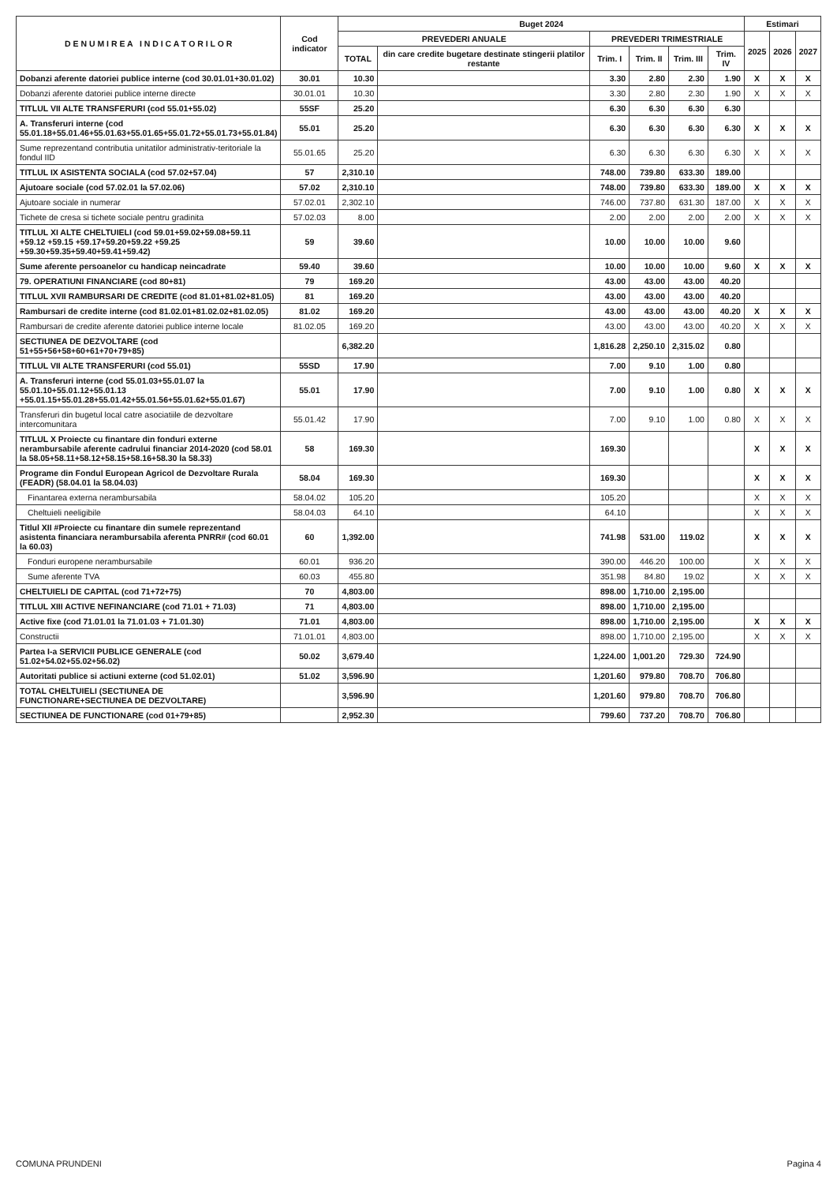| D E N U M I R E A I N D I C A T O R I L O R | Cod indicator | Buget 2024 | | | | | | Estimari | | |
| --- | --- | --- | --- | --- | --- | --- | --- | --- | --- | --- |
| | | PREVEDERI ANUALE | | PREVEDERI TRIMESTRIALE | | | | 2025 | 2026 | 2027 |
| | | TOTAL | din care credite bugetare destinate stingerii platilor restante | Trim. I | Trim. II | Trim. III | Trim. IV | | | |
| Dobanzi aferente datoriei publice interne (cod 30.01.01+30.01.02) | 30.01 | 10.30 | | 3.30 | 2.80 | 2.30 | 1.90 | X | X | X |
| Dobanzi aferente datoriei publice interne directe | 30.01.01 | 10.30 | | 3.30 | 2.80 | 2.30 | 1.90 | X | X | X |
| TITLUL VII ALTE TRANSFERURI (cod 55.01+55.02) | 55SF | 25.20 | | 6.30 | 6.30 | 6.30 | 6.30 | | | |
| A. Transferuri interne (cod 55.01.18+55.01.46+55.01.63+55.01.65+55.01.72+55.01.73+55.01.84) | 55.01 | 25.20 | | 6.30 | 6.30 | 6.30 | 6.30 | X | X | X |
| Sume reprezentand contributia unitatilor administrativ-teritoriale la fondul IID | 55.01.65 | 25.20 | | 6.30 | 6.30 | 6.30 | 6.30 | X | X | X |
| TITLUL IX ASISTENTA SOCIALA (cod 57.02+57.04) | 57 | 2,310.10 | | 748.00 | 739.80 | 633.30 | 189.00 | | | |
| Ajutoare sociale (cod 57.02.01 la 57.02.06) | 57.02 | 2,310.10 | | 748.00 | 739.80 | 633.30 | 189.00 | X | X | X |
| Ajutoare sociale in numerar | 57.02.01 | 2,302.10 | | 746.00 | 737.80 | 631.30 | 187.00 | X | X | X |
| Tichete de cresa si tichete sociale pentru gradinita | 57.02.03 | 8.00 | | 2.00 | 2.00 | 2.00 | 2.00 | X | X | X |
| TITLUL XI ALTE CHELTUIELI (cod 59.01+59.02+59.08+59.11 +59.12 +59.15 +59.17+59.20+59.22 +59.25 +59.30+59.35+59.40+59.41+59.42) | 59 | 39.60 | | 10.00 | 10.00 | 10.00 | 9.60 | | | |
| Sume aferente persoanelor cu handicap neincadrate | 59.40 | 39.60 | | 10.00 | 10.00 | 10.00 | 9.60 | X | X | X |
| 79. OPERATIUNI FINANCIARE (cod 80+81) | 79 | 169.20 | | 43.00 | 43.00 | 43.00 | 40.20 | | | |
| TITLUL XVII RAMBURSARI DE CREDITE (cod 81.01+81.02+81.05) | 81 | 169.20 | | 43.00 | 43.00 | 43.00 | 40.20 | | | |
| Rambursari de credite interne (cod 81.02.01+81.02.02+81.02.05) | 81.02 | 169.20 | | 43.00 | 43.00 | 43.00 | 40.20 | X | X | X |
| Rambursari de credite aferente datoriei publice interne locale | 81.02.05 | 169.20 | | 43.00 | 43.00 | 43.00 | 40.20 | X | X | X |
| SECTIUNEA DE DEZVOLTARE (cod 51+55+56+58+60+61+70+79+85) | | 6,382.20 | | 1,816.28 | 2,250.10 | 2,315.02 | 0.80 | | | |
| TITLUL VII ALTE TRANSFERURI (cod 55.01) | 55SD | 17.90 | | 7.00 | 9.10 | 1.00 | 0.80 | | | |
| A. Transferuri interne (cod 55.01.03+55.01.07 la 55.01.10+55.01.12+55.01.13 +55.01.15+55.01.28+55.01.42+55.01.56+55.01.62+55.01.67) | 55.01 | 17.90 | | 7.00 | 9.10 | 1.00 | 0.80 | X | X | X |
| Transferuri din bugetul local catre asociatiile de dezvoltare intercomunitara | 55.01.42 | 17.90 | | 7.00 | 9.10 | 1.00 | 0.80 | X | X | X |
| TITLUL X Proiecte cu finantare din fonduri externe nerambursabile aferente cadrului financiar 2014-2020 (cod 58.01 la 58.05+58.11+58.12+58.15+58.16+58.30 la 58.33) | 58 | 169.30 | | 169.30 | | | | X | X | X |
| Programe din Fondul European Agricol de Dezvoltare Rurala (FEADR) (58.04.01 la 58.04.03) | 58.04 | 169.30 | | 169.30 | | | | X | X | X |
| Finantarea externa nerambursabila | 58.04.02 | 105.20 | | 105.20 | | | | X | X | X |
| Cheltuieli neeligibile | 58.04.03 | 64.10 | | 64.10 | | | | X | X | X |
| Titlul XII #Proiecte cu finantare din sumele reprezentand asistenta financiara nerambursabila aferenta PNRR# (cod 60.01 la 60.03) | 60 | 1,392.00 | | 741.98 | 531.00 | 119.02 | | X | X | X |
| Fonduri europene nerambursabile | 60.01 | 936.20 | | 390.00 | 446.20 | 100.00 | | X | X | X |
| Sume aferente TVA | 60.03 | 455.80 | | 351.98 | 84.80 | 19.02 | | X | X | X |
| CHELTUIELI DE CAPITAL (cod 71+72+75) | 70 | 4,803.00 | | 898.00 | 1,710.00 | 2,195.00 | | | | |
| TITLUL XIII ACTIVE NEFINANCIARE (cod 71.01 + 71.03) | 71 | 4,803.00 | | 898.00 | 1,710.00 | 2,195.00 | | | | |
| Active fixe (cod 71.01.01 la 71.01.03 + 71.01.30) | 71.01 | 4,803.00 | | 898.00 | 1,710.00 | 2,195.00 | | X | X | X |
| Constructii | 71.01.01 | 4,803.00 | | 898.00 | 1,710.00 | 2,195.00 | | X | X | X |
| Partea I-a SERVICII PUBLICE GENERALE (cod 51.02+54.02+55.02+56.02) | 50.02 | 3,679.40 | | 1,224.00 | 1,001.20 | 729.30 | 724.90 | | | |
| Autoritati publice si actiuni externe (cod 51.02.01) | 51.02 | 3,596.90 | | 1,201.60 | 979.80 | 708.70 | 706.80 | | | |
| TOTAL CHELTUIELI (SECTIUNEA DE FUNCTIONARE+SECTIUNEA DE DEZVOLTARE) | | 3,596.90 | | 1,201.60 | 979.80 | 708.70 | 706.80 | | | |
| SECTIUNEA DE FUNCTIONARE (cod 01+79+85) | | 2,952.30 | | 799.60 | 737.20 | 708.70 | 706.80 | | | |
COMUNA PRUNDENI Pagina 4